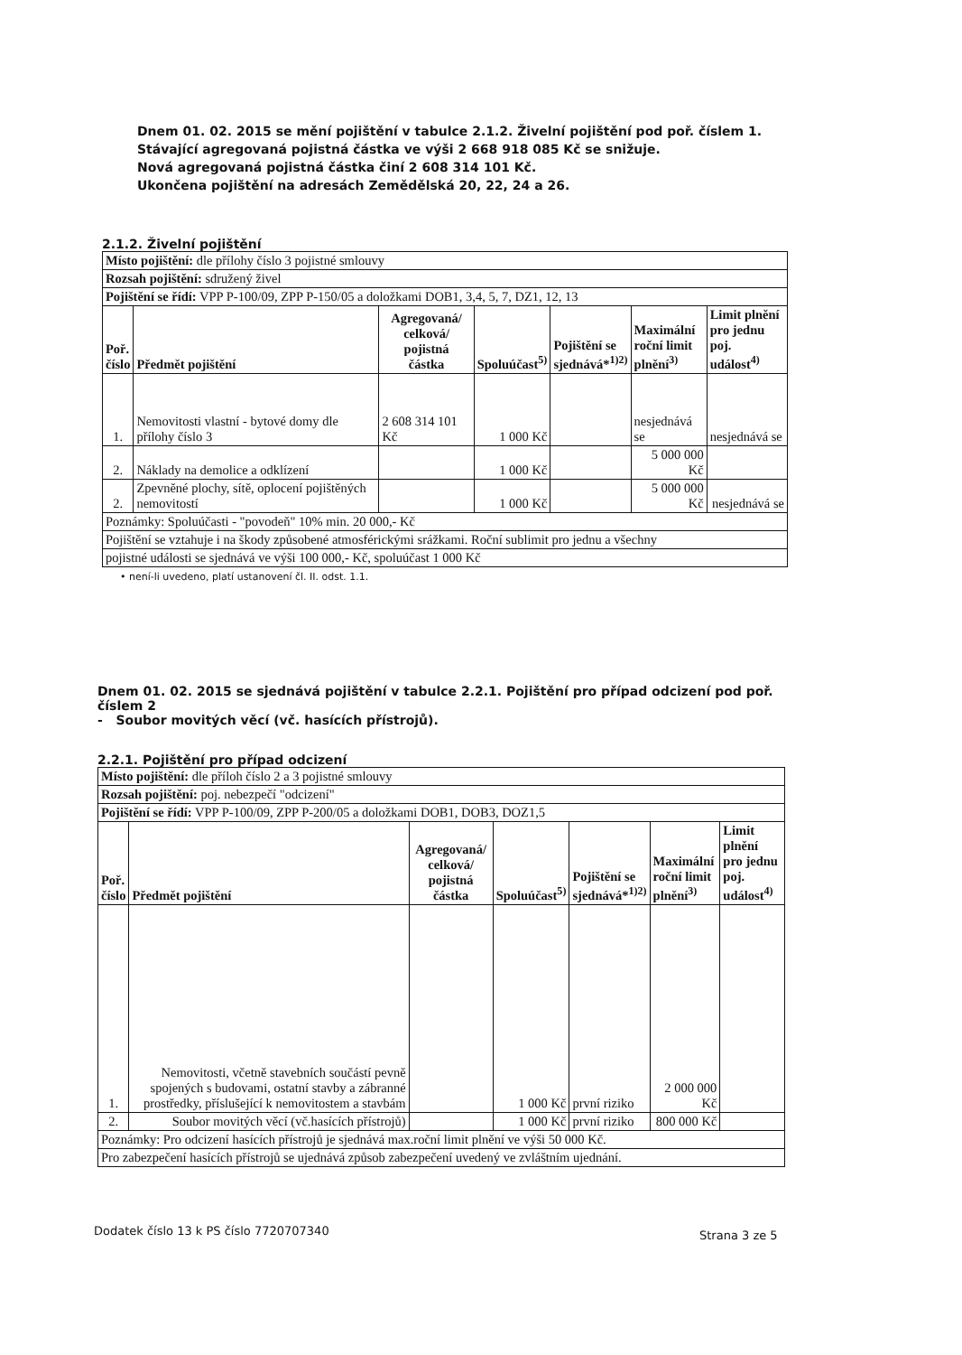Dnem 01. 02. 2015 se mění pojištění v tabulce 2.1.2. Živelní pojištění pod poř. číslem 1.
Stávající agregovaná pojistná částka ve výši 2 668 918 085 Kč se snižuje.
Nová agregovaná pojistná částka činí 2 608 314 101 Kč.
Ukončena pojištění na adresách Zemědělská 20, 22, 24 a 26.
2.1.2. Živelní pojištění
| Místo pojištění: dle přílohy číslo 3 pojistné smlouvy | | | | | | |
| Rozsah pojištění: sdružený živel | | | | | | |
| Pojištění se řídí: VPP P-100/09, ZPP P-150/05 a doložkami DOB1, 3,4, 5, 7, DZ1, 12, 13 | | | | | | |
| Poř. číslo | Předmět pojištění | Agregovaná/ celková/ pojistná částka | Spoluúčast<sup>5)</sup> | Pojištění se sjednává*<sup>1)2)</sup> | Maximální roční limit plnění<sup>3)</sup> | Limit plnění pro jednu poj. událost<sup>4)</sup> |
| 1. | Nemovitosti vlastní - bytové domy dle přílohy číslo 3 | 2 608 314 101 Kč | 1 000 Kč | | nesjednává se | nesjednává se |
| 2. | Náklady na demolice a odklízení | | 1 000 Kč | | 5 000 000 Kč | |
| 2. | Zpevněné plochy, sítě, oplocení pojištěných nemovitostí | | 1 000 Kč | | 5 000 000 Kč | nesjednává se |
| Poznámky: Spoluúčasti - "povodeň" 10% min. 20 000,- Kč | | | | | | |
| Pojištění se vztahuje i na škody způsobené atmosférickými srážkami. Roční sublimit pro jednu a všechny | | | | | | |
| pojistné události se sjednává ve výši 100 000,- Kč, spoluúčast 1 000 Kč | | | | | | |
• není-li uvedeno, platí ustanovení čl. II. odst. 1.1.
Dnem 01. 02. 2015 se sjednává pojištění v tabulce 2.2.1. Pojištění pro případ odcizení pod poř. číslem 2
- Soubor movitých věcí (vč. hasících přístrojů).
2.2.1. Pojištění pro případ odcizení
| Místo pojištění: dle příloh číslo 2 a 3 pojistné smlouvy | | | | | | |
| Rozsah pojištění: poj. nebezpečí "odcizení" | | | | | | |
| Pojištění se řídí: VPP P-100/09, ZPP P-200/05 a doložkami DOB1, DOB3, DOZ1,5 | | | | | | |
| Poř. číslo | Předmět pojištění | Agregovaná/ celková/ pojistná částka | Spoluúčast<sup>5)</sup> | Pojištění se sjednává*<sup>1)2)</sup> | Maximální roční limit plnění<sup>3)</sup> | Limit plnění pro jednu poj. událost<sup>4)</sup> |
| 1. | Nemovitosti, včetně stavebních součástí pevně spojených s budovami, ostatní stavby a zábranné prostředky, příslušející k nemovitostem a stavbám | | 1 000 Kč | první riziko | 2 000 000 Kč | |
| 2. | Soubor movitých věcí (vč.hasících přístrojů) | | 1 000 Kč | první riziko | 800 000 Kč | |
| Poznámky: Pro odcizení hasících přístrojů je sjednává max.roční limit plnění ve výši 50 000 Kč. | | | | | | |
| Pro zabezpečení hasících přístrojů se ujednává způsob zabezpečení uvedený ve zvláštním ujednání. | | | | | | |
Dodatek číslo 13 k PS číslo 7720707340
Strana 3 ze 5